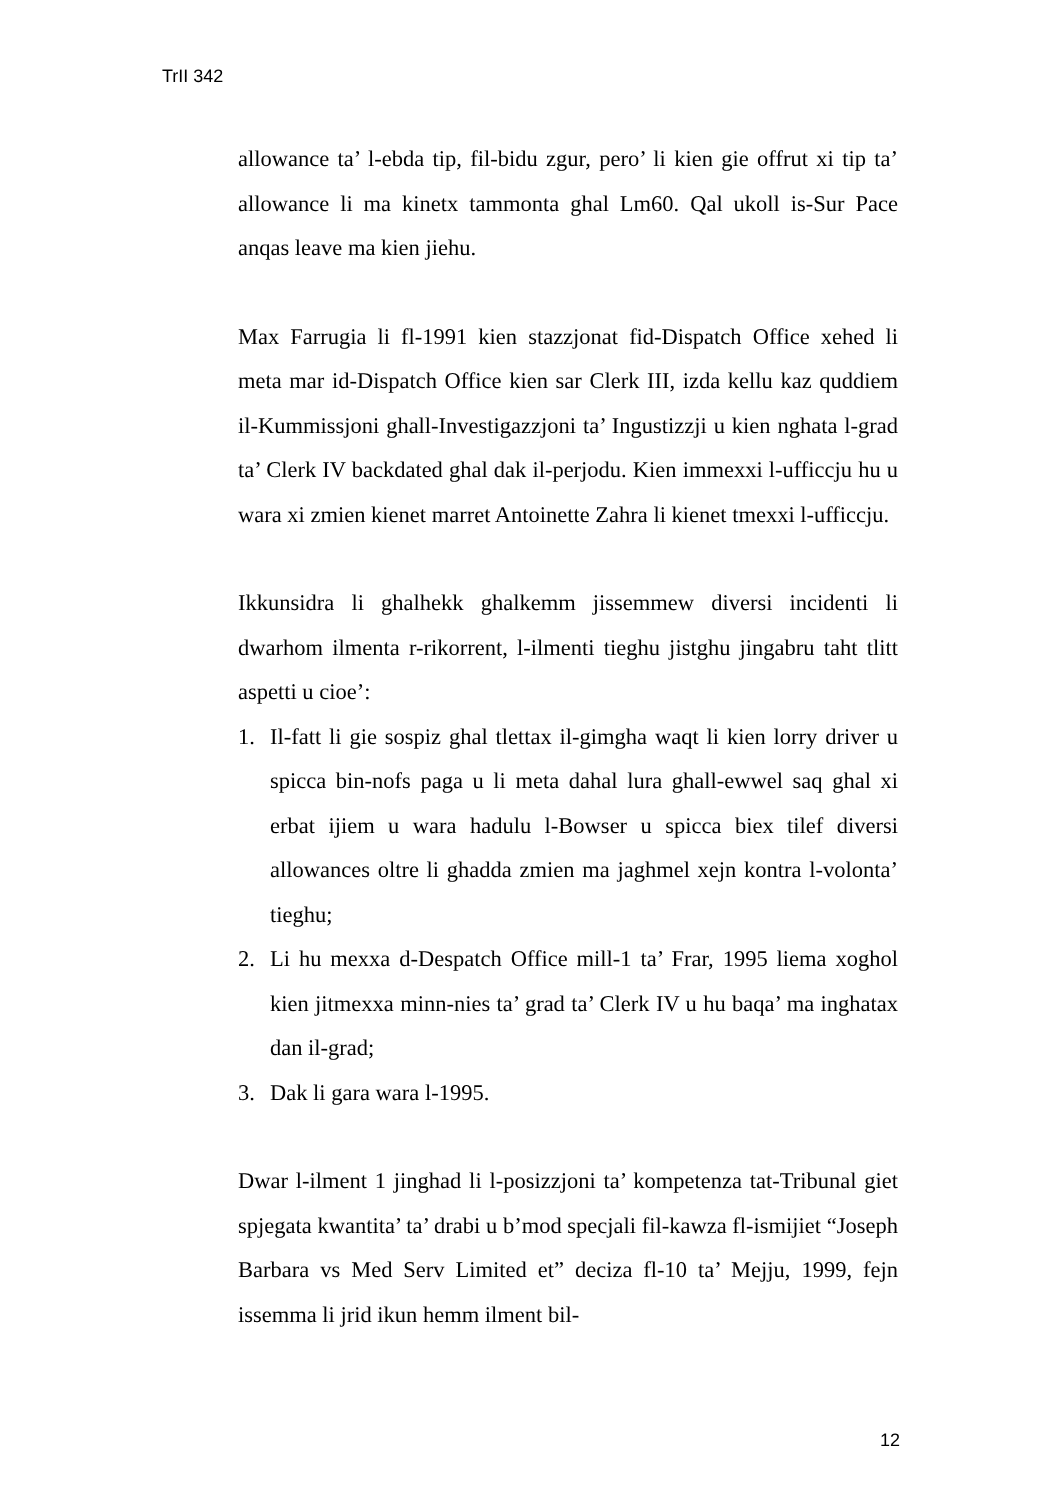TrII 342
allowance ta’ l-ebda tip, fil-bidu zgur, pero’ li kien gie offrut xi tip ta’ allowance li ma kinetx tammonta ghal Lm60. Qal ukoll is-Sur Pace anqas leave ma kien jiehu.
Max Farrugia li fl-1991 kien stazzjonat fid-Dispatch Office xehed li meta mar id-Dispatch Office kien sar Clerk III, izda kellu kaz quddiem il-Kummissjoni ghall-Investigazzjoni ta’ Ingustizzji u kien nghata l-grad ta’ Clerk IV backdated ghal dak il-perjodu. Kien immexxi l-ufficcju hu u wara xi zmien kienet marret Antoinette Zahra li kienet tmexxi l-ufficcju.
Ikkunsidra li ghalhekk ghalkemm jissemmew diversi incidenti li dwarhom ilmenta r-rikorrent, l-ilmenti tieghu jistghu jingabru taht tlitt aspetti u cioe’:
1. Il-fatt li gie sospiz ghal tlettax il-gimgha waqt li kien lorry driver u spicca bin-nofs paga u li meta dahal lura ghall-ewwel saq ghal xi erbat ijiem u wara hadulu l-Bowser u spicca biex tilef diversi allowances oltre li ghadda zmien ma jaghmel xejn kontra l-volonta’ tieghu;
2. Li hu mexxa d-Despatch Office mill-1 ta’ Frar, 1995 liema xoghol kien jitmexxa minn-nies ta’ grad ta’ Clerk IV u hu baqa’ ma inghatax dan il-grad;
3. Dak li gara wara l-1995.
Dwar l-ilment 1 jinghad li l-posizzjoni ta’ kompetenza tat-Tribunal giet spjegata kwantita’ ta’ drabi u b’mod specjali fil-kawza fl-ismijiet “Joseph Barbara vs Med Serv Limited et” deciza fl-10 ta’ Mejju, 1999, fejn issemma li jrid ikun hemm ilment bil-
12